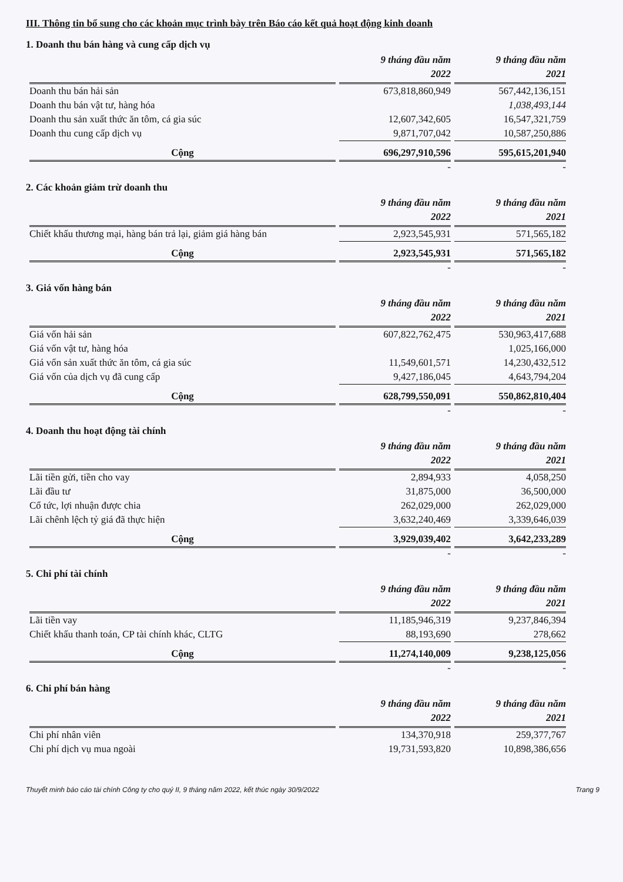III. Thông tin bổ sung cho các khoản mục trình bày trên Báo cáo kết quả hoạt động kinh doanh
1. Doanh thu bán hàng và cung cấp dịch vụ
| | 9 tháng đầu năm 2022 | 9 tháng đầu năm 2021 |
| --- | --- | --- |
| Doanh thu bán hải sản | 673,818,860,949 | 567,442,136,151 |
| Doanh thu bán vật tư, hàng hóa | | 1,038,493,144 |
| Doanh thu sản xuất thức ăn tôm, cá gia súc | 12,607,342,605 | 16,547,321,759 |
| Doanh thu cung cấp dịch vụ | 9,871,707,042 | 10,587,250,886 |
| Cộng | 696,297,910,596 | 595,615,201,940 |
| | - | - |
2. Các khoản giảm trừ doanh thu
| | 9 tháng đầu năm 2022 | 9 tháng đầu năm 2021 |
| --- | --- | --- |
| Chiết khấu thương mại, hàng bán trả lại, giảm giá hàng bán | 2,923,545,931 | 571,565,182 |
| Cộng | 2,923,545,931 | 571,565,182 |
| | - | - |
3. Giá vốn hàng bán
| | 9 tháng đầu năm 2022 | 9 tháng đầu năm 2021 |
| --- | --- | --- |
| Giá vốn hải sản | 607,822,762,475 | 530,963,417,688 |
| Giá vốn vật tư, hàng hóa | | 1,025,166,000 |
| Giá vốn sản xuất thức ăn tôm, cá gia súc | 11,549,601,571 | 14,230,432,512 |
| Giá vốn của dịch vụ đã cung cấp | 9,427,186,045 | 4,643,794,204 |
| Cộng | 628,799,550,091 | 550,862,810,404 |
| | - | - |
4. Doanh thu hoạt động tài chính
| | 9 tháng đầu năm 2022 | 9 tháng đầu năm 2021 |
| --- | --- | --- |
| Lãi tiền gửi, tiền cho vay | 2,894,933 | 4,058,250 |
| Lãi đầu tư | 31,875,000 | 36,500,000 |
| Cổ tức, lợi nhuận được chia | 262,029,000 | 262,029,000 |
| Lãi chênh lệch tỷ giá đã thực hiện | 3,632,240,469 | 3,339,646,039 |
| Cộng | 3,929,039,402 | 3,642,233,289 |
| | - | - |
5. Chi phí tài chính
| | 9 tháng đầu năm 2022 | 9 tháng đầu năm 2021 |
| --- | --- | --- |
| Lãi tiền vay | 11,185,946,319 | 9,237,846,394 |
| Chiết khấu thanh toán, CP tài chính khác, CLTG | 88,193,690 | 278,662 |
| Cộng | 11,274,140,009 | 9,238,125,056 |
| | - | - |
6. Chi phí bán hàng
| | 9 tháng đầu năm 2022 | 9 tháng đầu năm 2021 |
| --- | --- | --- |
| Chi phí nhân viên | 134,370,918 | 259,377,767 |
| Chi phí dịch vụ mua ngoài | 19,731,593,820 | 10,898,386,656 |
Thuyết minh báo cáo tài chính Công ty cho quý II, 9 tháng năm 2022, kết thúc ngày 30/9/2022 Trang 9